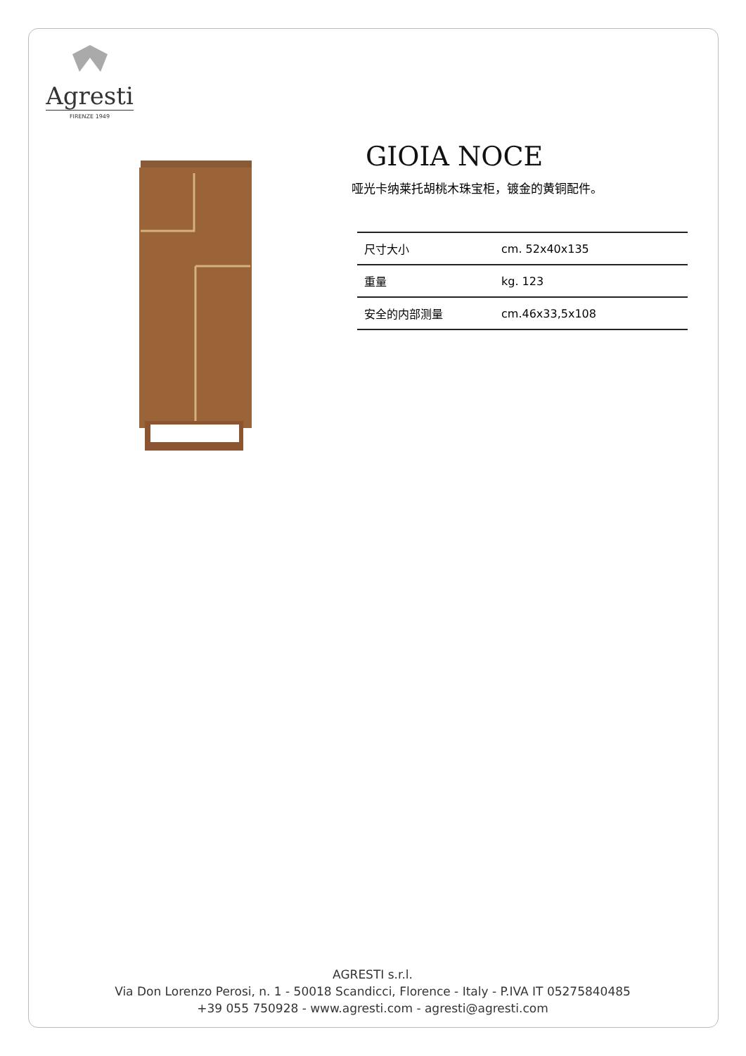Agresti
FIRENZE 1949
GIOIA NOCE
哑光卡纳莱托胡桃木珠宝柜，镀金的黄铜配件。
| 尺寸大小 | cm. 52x40x135 |
| 重量 | kg. 123 |
| 安全的内部测量 | cm.46x33,5x108 |
AGRESTI s.r.l.
Via Don Lorenzo Perosi, n. 1 - 50018 Scandicci, Florence - Italy - P.IVA IT 05275840485
+39 055 750928 - www.agresti.com - agresti@agresti.com